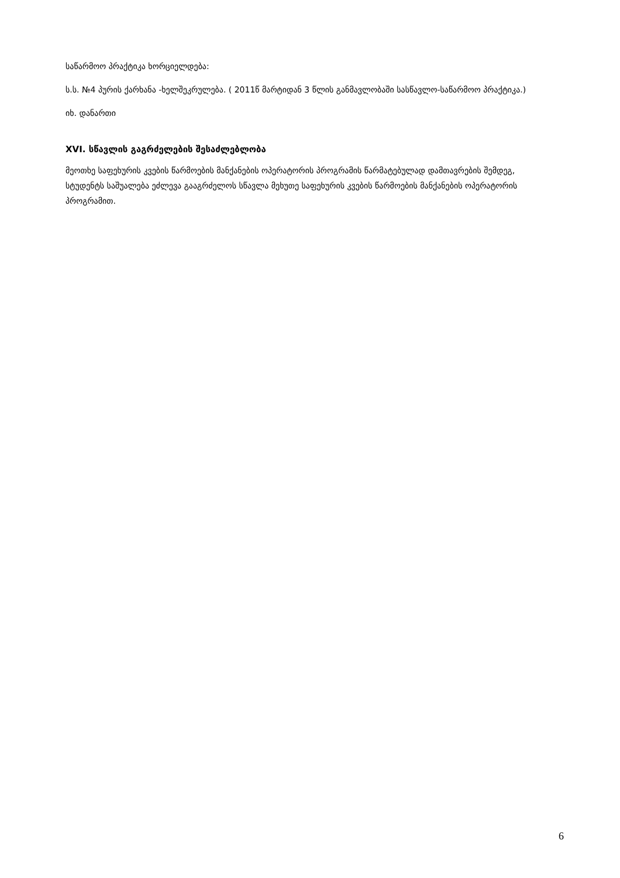საწარმოო პრაქტიკა ხორციელდება:
ს.ს. №4 პურის ქარხანა -ხელშეკრულება. ( 2011წ მარტიდან 3 წლის განმავლობაში სასწავლო-საწარმოო პრაქტიკა.)
იხ. დანართი
XVI. სწავლის გაგრძელების შესაძლებლობა
მეოთხე საფეხურის კვების წარმოების მანქანების ოპერატორის პროგრამის წარმატებულად დამთავრების შემდეგ, სტუდენტს საშუალება ეძლევა გააგრძელოს სწავლა მეხუთე საფეხურის კვების წარმოების მანქანების ოპერატორის პროგრამით.
6